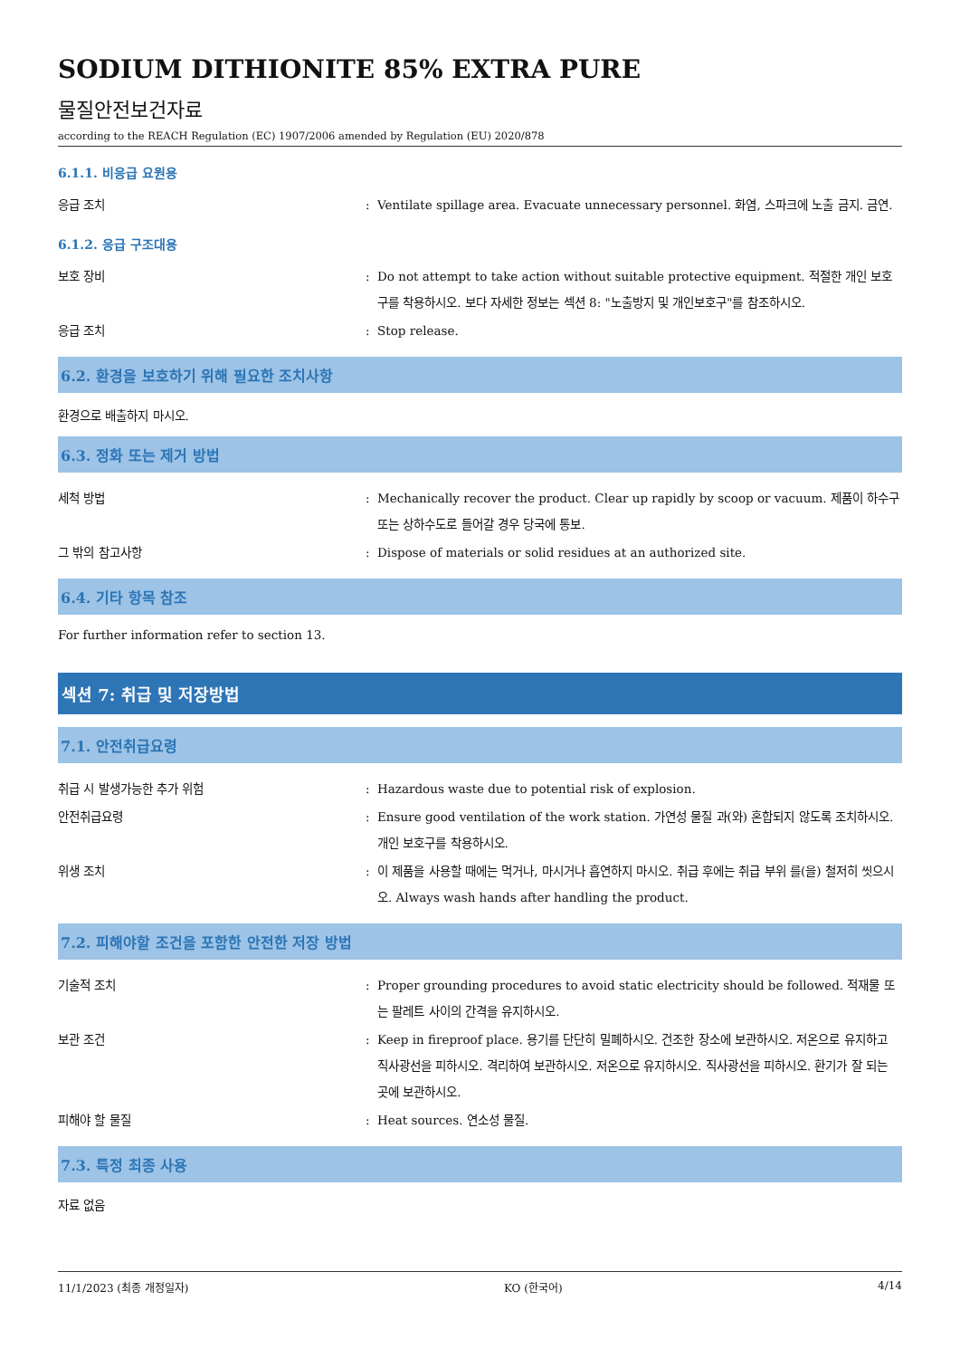SODIUM DITHIONITE 85% EXTRA PURE
물질안전보건자료
according to the REACH Regulation (EC) 1907/2006 amended by Regulation (EU) 2020/878
6.1.1. 비응급 요원용
응급 조치 : Ventilate spillage area. Evacuate unnecessary personnel. 화염, 스파크에 노출 금지. 금연.
6.1.2. 응급 구조대용
보호 장비 : Do not attempt to take action without suitable protective equipment. 적절한 개인 보호구를 착용하시오. 보다 자세한 정보는 섹션 8: "노출방지 및 개인보호구"를 참조하시오.
응급 조치 : Stop release.
6.2. 환경을 보호하기 위해 필요한 조치사항
환경으로 배출하지 마시오.
6.3. 정화 또는 제거 방법
세척 방법 : Mechanically recover the product. Clear up rapidly by scoop or vacuum. 제품이 하수구 또는 상하수도로 들어갈 경우 당국에 통보.
그 밖의 참고사항 : Dispose of materials or solid residues at an authorized site.
6.4. 기타 항목 참조
For further information refer to section 13.
섹션 7: 취급 및 저장방법
7.1. 안전취급요령
취급 시 발생가능한 추가 위험 : Hazardous waste due to potential risk of explosion.
안전취급요령 : Ensure good ventilation of the work station. 가연성 물질 과(와) 혼합되지 않도록 조치하시오. 개인 보호구를 착용하시오.
위생 조치 : 이 제품을 사용할 때에는 먹거나, 마시거나 흡연하지 마시오. 취급 후에는 취급 부위 를(을) 철저히 씻으시오. Always wash hands after handling the product.
7.2. 피해야할 조건을 포함한 안전한 저장 방법
기술적 조치 : Proper grounding procedures to avoid static electricity should be followed. 적재물 또는 팔레트 사이의 간격을 유지하시오.
보관 조건 : Keep in fireproof place. 용기를 단단히 밀폐하시오. 건조한 장소에 보관하시오. 저온으로 유지하고 직사광선을 피하시오. 격리하여 보관하시오. 저온으로 유지하시오. 직사광선을 피하시오. 환기가 잘 되는 곳에 보관하시오.
피해야 할 물질 : Heat sources. 연소성 물질.
7.3. 특정 최종 사용
자료 없음
11/1/2023 (최종 개정일자) KO (한국어) 4/14